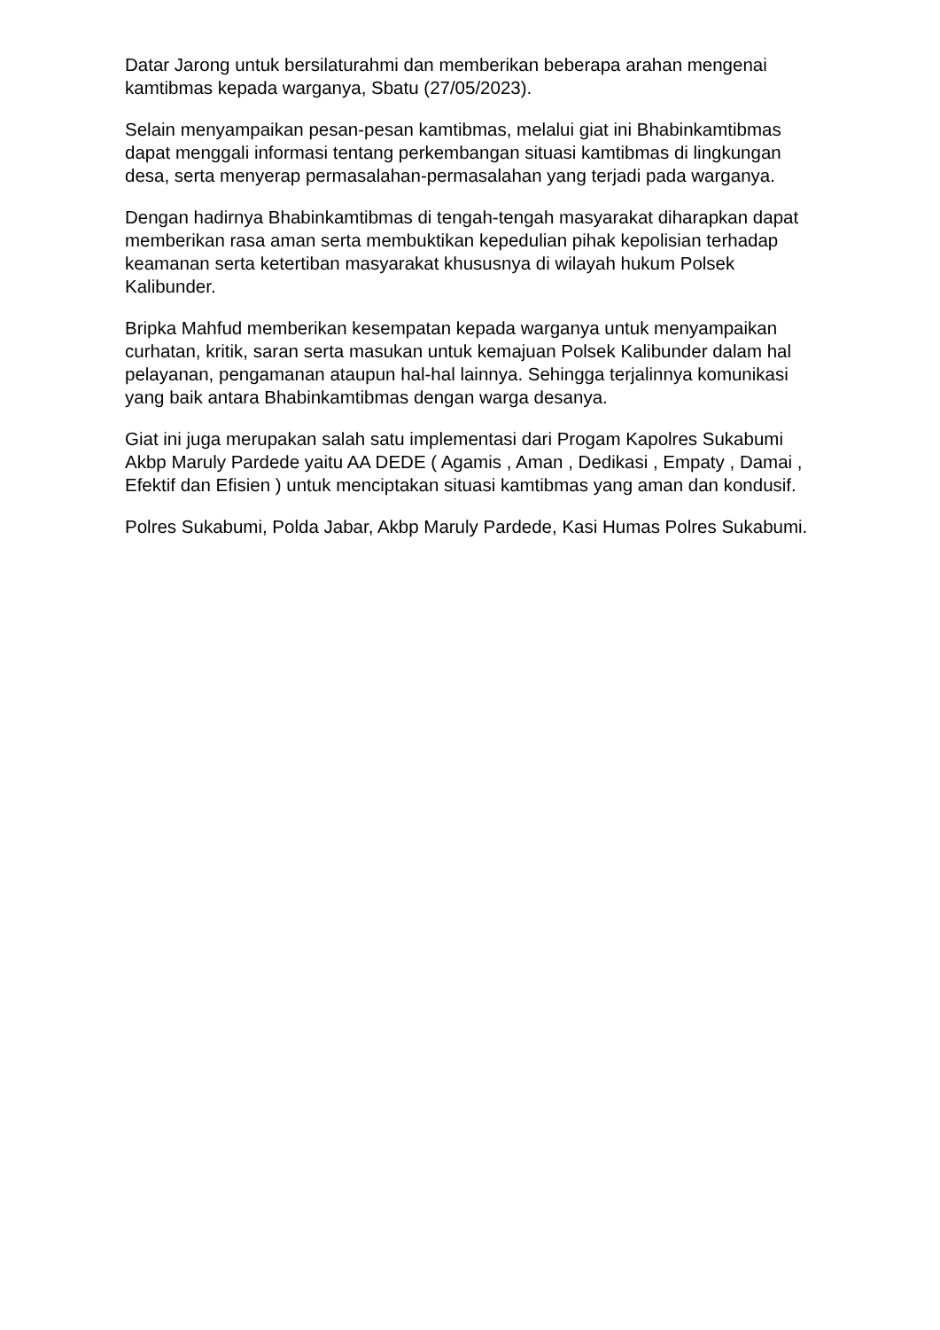Datar Jarong untuk bersilaturahmi dan memberikan beberapa arahan mengenai kamtibmas kepada warganya, Sbatu (27/05/2023).
Selain menyampaikan pesan-pesan kamtibmas, melalui giat ini Bhabinkamtibmas dapat menggali informasi tentang perkembangan situasi kamtibmas di lingkungan desa, serta menyerap permasalahan-permasalahan yang terjadi pada warganya.
Dengan hadirnya Bhabinkamtibmas di tengah-tengah masyarakat diharapkan dapat memberikan rasa aman serta membuktikan kepedulian pihak kepolisian terhadap keamanan serta ketertiban masyarakat khususnya di wilayah hukum Polsek Kalibunder.
Bripka Mahfud memberikan kesempatan kepada warganya untuk menyampaikan curhatan, kritik, saran serta masukan untuk kemajuan Polsek Kalibunder dalam hal pelayanan, pengamanan ataupun hal-hal lainnya. Sehingga terjalinnya komunikasi yang baik antara Bhabinkamtibmas dengan warga desanya.
Giat ini juga merupakan salah satu implementasi dari Progam Kapolres Sukabumi Akbp Maruly Pardede yaitu AA DEDE ( Agamis , Aman , Dedikasi , Empaty , Damai , Efektif dan Efisien ) untuk menciptakan situasi kamtibmas yang aman dan kondusif.
Polres Sukabumi, Polda Jabar, Akbp Maruly Pardede, Kasi Humas Polres Sukabumi.